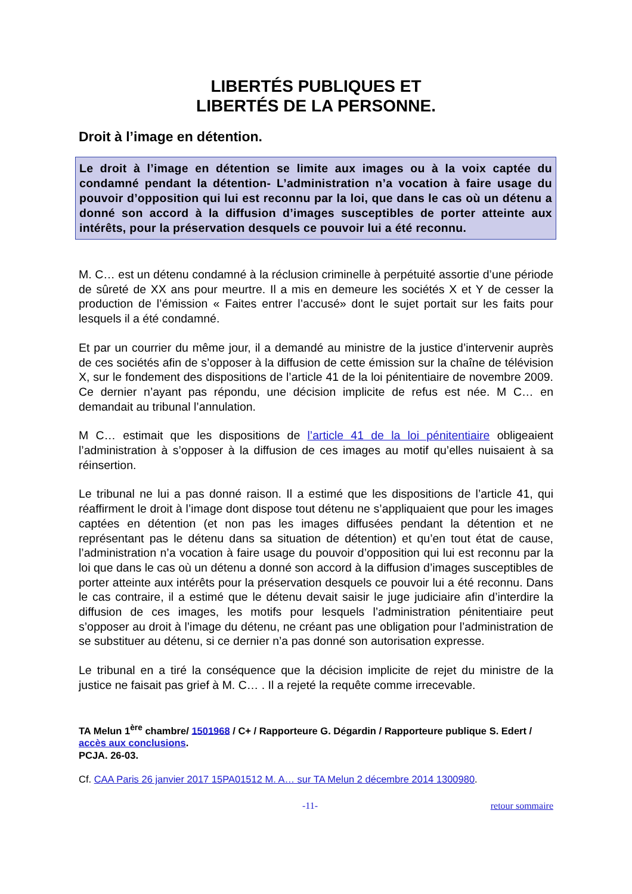LIBERTÉS PUBLIQUES ET
LIBERTÉS DE LA PERSONNE.
Droit à l’image en détention.
Le droit à l’image en détention se limite aux images ou à la voix captée du condamné pendant la détention- L’administration n’a vocation à faire usage du pouvoir d’opposition qui lui est reconnu par la loi, que dans le cas où un détenu a donné son accord à la diffusion d’images susceptibles de porter atteinte aux intérêts, pour la préservation desquels ce pouvoir lui a été reconnu.
M. C… est un détenu condamné à la réclusion criminelle à perpétuité assortie d’une période de sûreté de XX ans pour meurtre. Il a mis en demeure les sociétés X et Y de cesser la production de l’émission « Faites entrer l’accusé» dont le sujet portait sur les faits pour lesquels il a été condamné.
Et par un courrier du même jour, il a demandé au ministre de la justice d’intervenir auprès de ces sociétés afin de s’opposer à la diffusion de cette émission sur la chaîne de télévision X, sur le fondement des dispositions de l’article 41 de la loi pénitentiaire de novembre 2009. Ce dernier n’ayant pas répondu, une décision implicite de refus est née. M C… en demandait au tribunal l’annulation.
M C… estimait que les dispositions de l’article 41 de la loi pénitentiaire obligeaient l’administration à s’opposer à la diffusion de ces images au motif qu’elles nuisaient à sa réinsertion.
Le tribunal ne lui a pas donné raison. Il a estimé que les dispositions de l’article 41, qui réaffirment le droit à l’image dont dispose tout détenu ne s’appliquaient que pour les images captées en détention (et non pas les images diffusées pendant la détention et ne représentant pas le détenu dans sa situation de détention) et qu’en tout état de cause, l’administration n’a vocation à faire usage du pouvoir d’opposition qui lui est reconnu par la loi que dans le cas où un détenu a donné son accord à la diffusion d’images susceptibles de porter atteinte aux intérêts pour la préservation desquels ce pouvoir lui a été reconnu. Dans le cas contraire, il a estimé que le détenu devait saisir le juge judiciaire afin d’interdire la diffusion de ces images, les motifs pour lesquels l’administration pénitentiaire peut s’opposer au droit à l’image du détenu, ne créant pas une obligation pour l’administration de se substituer au détenu, si ce dernier n’a pas donné son autorisation expresse.
Le tribunal en a tiré la conséquence que la décision implicite de rejet du ministre de la justice ne faisait pas grief à M. C… . Il a rejeté la requête comme irrecevable.
TA Melun 1<sup>ère</sup> chambre/ 1501968 / C+ / Rapporteure G. Dégardin / Rapporteure publique S. Edert / accès aux conclusions.
PCJA. 26-03.
Cf. CAA Paris 26 janvier 2017 15PA01512 M. A… sur TA Melun 2 décembre 2014 1300980.
-11- retour sommaire